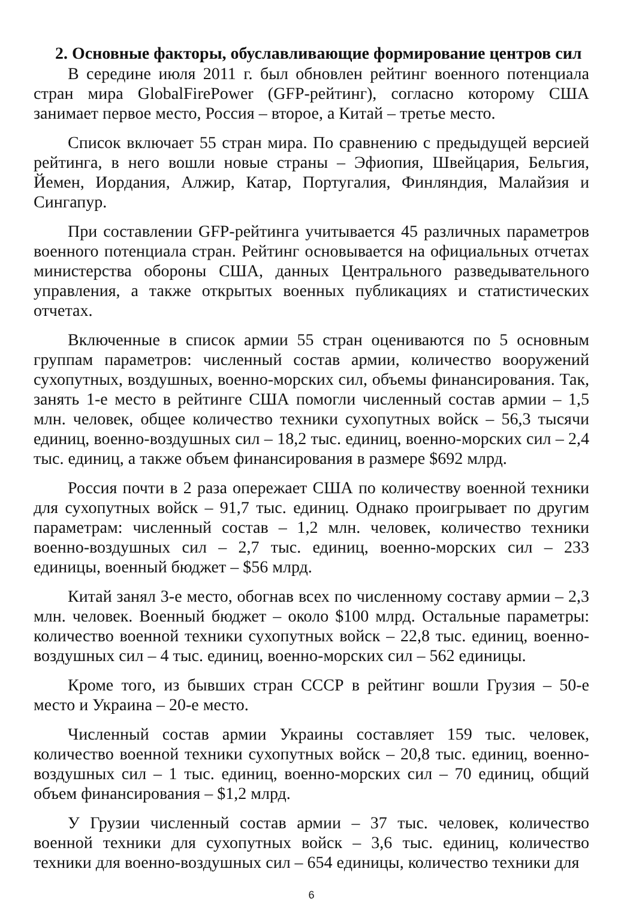2. Основные факторы, обуславливающие формирование центров сил
В середине июля 2011 г. был обновлен рейтинг военного потенциала стран мира GlobalFirePower (GFP-рейтинг), согласно которому США занимает первое место, Россия – второе, а Китай – третье место.
Список включает 55 стран мира. По сравнению с предыдущей версией рейтинга, в него вошли новые страны – Эфиопия, Швейцария, Бельгия, Йемен, Иордания, Алжир, Катар, Португалия, Финляндия, Малайзия и Сингапур.
При составлении GFP-рейтинга учитывается 45 различных параметров военного потенциала стран. Рейтинг основывается на официальных отчетах министерства обороны США, данных Центрального разведывательного управления, а также открытых военных публикациях и статистических отчетах.
Включенные в список армии 55 стран оцениваются по 5 основным группам параметров: численный состав армии, количество вооружений сухопутных, воздушных, военно-морских сил, объемы финансирования. Так, занять 1-е место в рейтинге США помогли численный состав армии – 1,5 млн. человек, общее количество техники сухопутных войск – 56,3 тысячи единиц, военно-воздушных сил – 18,2 тыс. единиц, военно-морских сил – 2,4 тыс. единиц, а также объем финансирования в размере $692 млрд.
Россия почти в 2 раза опережает США по количеству военной техники для сухопутных войск – 91,7 тыс. единиц. Однако проигрывает по другим параметрам: численный состав – 1,2 млн. человек, количество техники военно-воздушных сил – 2,7 тыс. единиц, военно-морских сил – 233 единицы, военный бюджет – $56 млрд.
Китай занял 3-е место, обогнав всех по численному составу армии – 2,3 млн. человек. Военный бюджет – около $100 млрд. Остальные параметры: количество военной техники сухопутных войск – 22,8 тыс. единиц, военно-воздушных сил – 4 тыс. единиц, военно-морских сил – 562 единицы.
Кроме того, из бывших стран СССР в рейтинг вошли Грузия – 50-е место и Украина – 20-е место.
Численный состав армии Украины составляет 159 тыс. человек, количество военной техники сухопутных войск – 20,8 тыс. единиц, военно-воздушных сил – 1 тыс. единиц, военно-морских сил – 70 единиц, общий объем финансирования – $1,2 млрд.
У Грузии численный состав армии – 37 тыс. человек, количество военной техники для сухопутных войск – 3,6 тыс. единиц, количество техники для военно-воздушных сил – 654 единицы, количество техники для
6